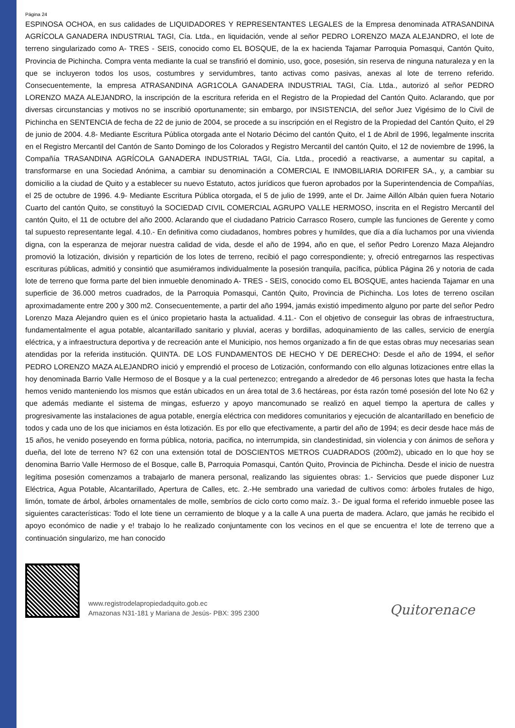Página 24
ESPINOSA OCHOA, en sus calidades de LIQUIDADORES Y REPRESENTANTES LEGALES de la Empresa denominada ATRASANDINA AGRÍCOLA GANADERA INDUSTRIAL TAGI, Cía. Ltda., en liquidación, vende al señor PEDRO LORENZO MAZA ALEJANDRO, el lote de terreno singularizado como A- TRES - SEIS, conocido como EL BOSQUE, de la ex hacienda Tajamar Parroquia Pomasqui, Cantón Quito, Provincia de Pichincha. Compra venta mediante la cual se transfirió el dominio, uso, goce, posesión, sin reserva de ninguna naturaleza y en la que se incluyeron todos los usos, costumbres y servidumbres, tanto activas como pasivas, anexas al lote de terreno referido. Consecuentemente, la empresa ATRASANDINA AGR1COLA GANADERA INDUSTRIAL TAGI, Cía. Ltda., autorizó al señor PEDRO LORENZO MAZA ALEJANDRO, la inscripción de la escritura referida en el Registro de la Propiedad del Cantón Quito. Aclarando, que por diversas circunstancias y motivos no se inscribió oportunamente; sin embargo, por INSISTENCIA, del señor Juez Vigésimo de lo Civil de Pichincha en SENTENCIA de fecha de 22 de junio de 2004, se procede a su inscripción en el Registro de la Propiedad del Cantón Quito, el 29 de junio de 2004. 4.8- Mediante Escritura Pública otorgada ante el Notario Décimo del cantón Quito, el 1 de Abril de 1996, legalmente inscrita en el Registro Mercantil del Cantón de Santo Domingo de los Colorados y Registro Mercantil del cantón Quito, el 12 de noviembre de 1996, la Compañía TRASANDINA AGRÍCOLA GANADERA INDUSTRIAL TAGI, Cía. Ltda., procedió a reactivarse, a aumentar su capital, a transformarse en una Sociedad Anónima, a cambiar su denominación a COMERCIAL E INMOBILIARIA DORIFER SA., y, a cambiar su domicilio a la ciudad de Quito y a establecer su nuevo Estatuto, actos jurídicos que fueron aprobados por la Superintendencia de Compañías, el 25 de octubre de 1996. 4.9- Mediante Escritura Pública otorgada, el 5 de julio de 1999, ante el Dr. Jaime Aillón Albán quien fuera Notario Cuarto del cantón Quito, se constituyó la SOCIEDAD CIVIL COMERCIAL AGRUPO VALLE HERMOSO, inscrita en el Registro Mercantil del cantón Quito, el 11 de octubre del año 2000. Aclarando que el ciudadano Patricio Carrasco Rosero, cumple las funciones de Gerente y como tal supuesto representante legal. 4.10.- En definitiva como ciudadanos, hombres pobres y humildes, que día a día luchamos por una vivienda digna, con la esperanza de mejorar nuestra calidad de vida, desde el año de 1994, año en que, el señor Pedro Lorenzo Maza Alejandro promovió la lotización, división y repartición de los lotes de terreno, recibió el pago correspondiente; y, ofreció entregarnos las respectivas escrituras públicas, admitió y consintió que asumiéramos individualmente la posesión tranquila, pacífica, pública Página 26 y notoria de cada lote de terreno que forma parte del bien inmueble denominado A- TRES - SEIS, conocido como EL BOSQUE, antes hacienda Tajamar en una superficie de 36.000 metros cuadrados, de la Parroquia Pomasqui, Cantón Quito, Provincia de Pichincha. Los lotes de terreno oscilan aproximadamente entre 200 y 300 m2. Consecuentemente, a partir del año 1994, jamás existió impedimento alguno por parte del señor Pedro Lorenzo Maza Alejandro quien es el único propietario hasta la actualidad. 4.11.- Con el objetivo de conseguir las obras de infraestructura, fundamentalmente el agua potable, alcantarillado sanitario y pluvial, aceras y bordillas, adoquinamiento de las calles, servicio de energía eléctrica, y a infraestructura deportiva y de recreación ante el Municipio, nos hemos organizado a fin de que estas obras muy necesarias sean atendidas por la referida institución. QUINTA. DE LOS FUNDAMENTOS DE HECHO Y DE DERECHO: Desde el año de 1994, el señor PEDRO LORENZO MAZA ALEJANDRO inició y emprendió el proceso de Lotización, conformando con ello algunas lotizaciones entre ellas la hoy denominada Barrio Valle Hermoso de el Bosque y a la cual pertenezco; entregando a alrededor de 46 personas lotes que hasta la fecha hemos venido manteniendo los mismos que están ubicados en un área total de 3.6 hectáreas, por ésta razón tomé posesión del lote No 62 y que además mediante el sistema de mingas, esfuerzo y apoyo mancomunado se realizó en aquel tiempo la apertura de calles y progresivamente las instalaciones de agua potable, energía eléctrica con medidores comunitarios y ejecución de alcantarillado en beneficio de todos y cada uno de los que iniciamos en ésta lotización. Es por ello que efectivamente, a partir del año de 1994; es decir desde hace más de 15 años, he venido poseyendo en forma pública, notoria, pacifica, no interrumpida, sin clandestinidad, sin violencia y con ánimos de señora y dueña, del lote de terreno N? 62 con una extensión total de DOSCIENTOS METROS CUADRADOS (200m2), ubicado en lo que hoy se denomina Barrio Valle Hermoso de el Bosque, calle B, Parroquia Pomasqui, Cantón Quito, Provincia de Pichincha. Desde el inicio de nuestra legítima posesión comenzamos a trabajarlo de manera personal, realizando las siguientes obras: 1.- Servicios que puede disponer Luz Eléctrica, Agua Potable, Alcantarillado, Apertura de Calles, etc. 2.-He sembrado una variedad de cultivos como: árboles frutales de higo, limón, tomate de árbol, árboles ornamentales de molle, sembríos de ciclo corto como maíz. 3.- De igual forma el referido inmueble posee las siguientes características: Todo el lote tiene un cerramiento de bloque y a la calle A una puerta de madera. Aclaro, que jamás he recibido el apoyo económico de nadie y e! trabajo lo he realizado conjuntamente con los vecinos en el que se encuentra e! lote de terreno que a continuación singularizo, me han conocido
www.registrodelapropiedadquito.gob.ec
Amazonas N31-181 y Mariana de Jesús- PBX: 395 2300
Quitorenace